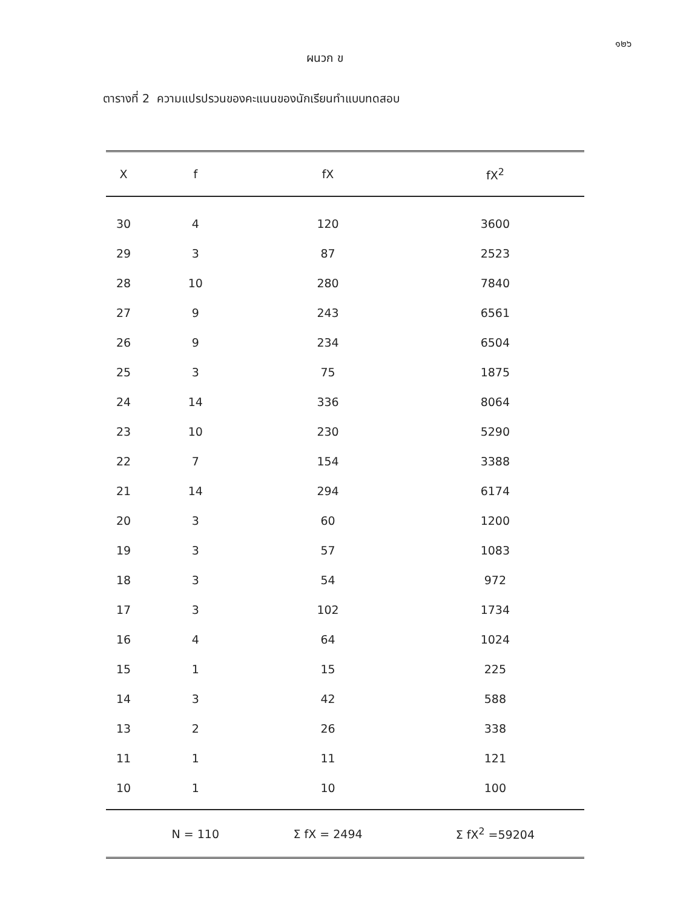๑๒๖
ผนวก ข
ตารางที่ 2 ความแปรปรวนของคะแนนของนักเรียนทำแบบทดสอบ
| X | f | fX | fX<sup>2</sup> |
| --- | --- | --- | --- |
| 30 | 4 | 120 | 3600 |
| 29 | 3 | 87 | 2523 |
| 28 | 10 | 280 | 7840 |
| 27 | 9 | 243 | 6561 |
| 26 | 9 | 234 | 6504 |
| 25 | 3 | 75 | 1875 |
| 24 | 14 | 336 | 8064 |
| 23 | 10 | 230 | 5290 |
| 22 | 7 | 154 | 3388 |
| 21 | 14 | 294 | 6174 |
| 20 | 3 | 60 | 1200 |
| 19 | 3 | 57 | 1083 |
| 18 | 3 | 54 | 972 |
| 17 | 3 | 102 | 1734 |
| 16 | 4 | 64 | 1024 |
| 15 | 1 | 15 | 225 |
| 14 | 3 | 42 | 588 |
| 13 | 2 | 26 | 338 |
| 11 | 1 | 11 | 121 |
| 10 | 1 | 10 | 100 |
| | N = 110 | Σ fX = 2494 | Σ fX<sup>2</sup> =59204 |